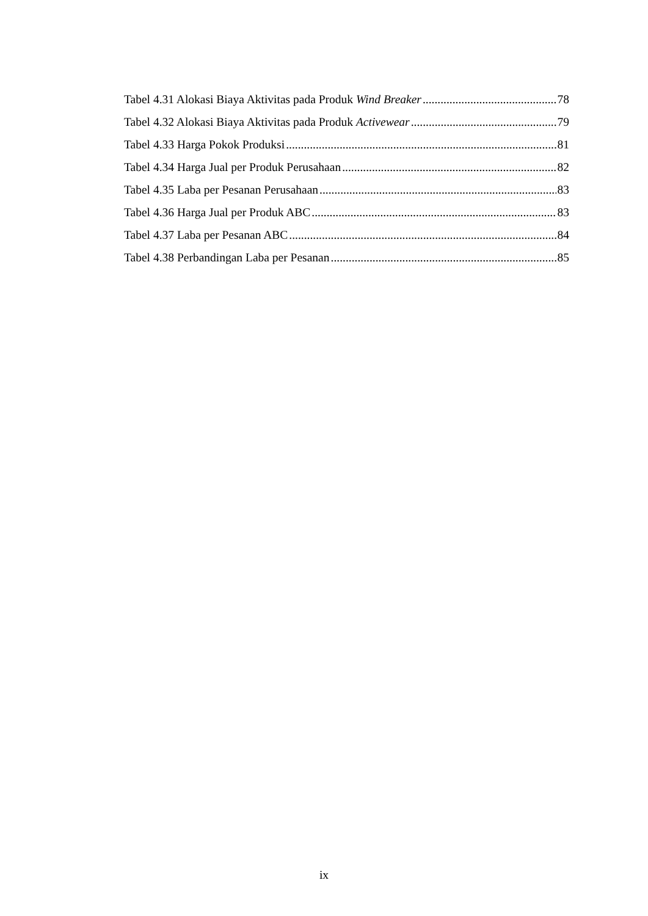Tabel 4.31 Alokasi Biaya Aktivitas pada Produk Wind Breaker 78
Tabel 4.32 Alokasi Biaya Aktivitas pada Produk Activewear 79
Tabel 4.33 Harga Pokok Produksi 81
Tabel 4.34 Harga Jual per Produk Perusahaan 82
Tabel 4.35 Laba per Pesanan Perusahaan 83
Tabel 4.36 Harga Jual per Produk ABC 83
Tabel 4.37 Laba per Pesanan ABC 84
Tabel 4.38 Perbandingan Laba per Pesanan 85
ix